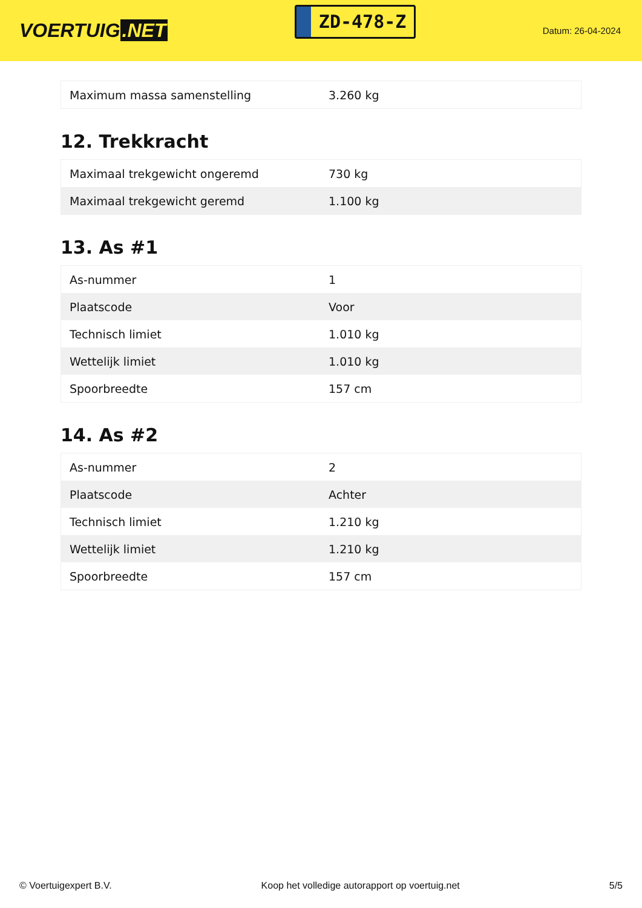VOERTUIG.NET
ZD-478-Z
Datum: 26-04-2024
| Maximum massa samenstelling | 3.260 kg |
12. Trekkracht
| Maximaal trekgewicht ongeremd | 730 kg |
| Maximaal trekgewicht geremd | 1.100 kg |
13. As #1
| As-nummer | 1 |
| Plaatscode | Voor |
| Technisch limiet | 1.010 kg |
| Wettelijk limiet | 1.010 kg |
| Spoorbreedte | 157 cm |
14. As #2
| As-nummer | 2 |
| Plaatscode | Achter |
| Technisch limiet | 1.210 kg |
| Wettelijk limiet | 1.210 kg |
| Spoorbreedte | 157 cm |
© Voertuigexpert B.V. Koop het volledige autorapport op voertuig.net 5/5